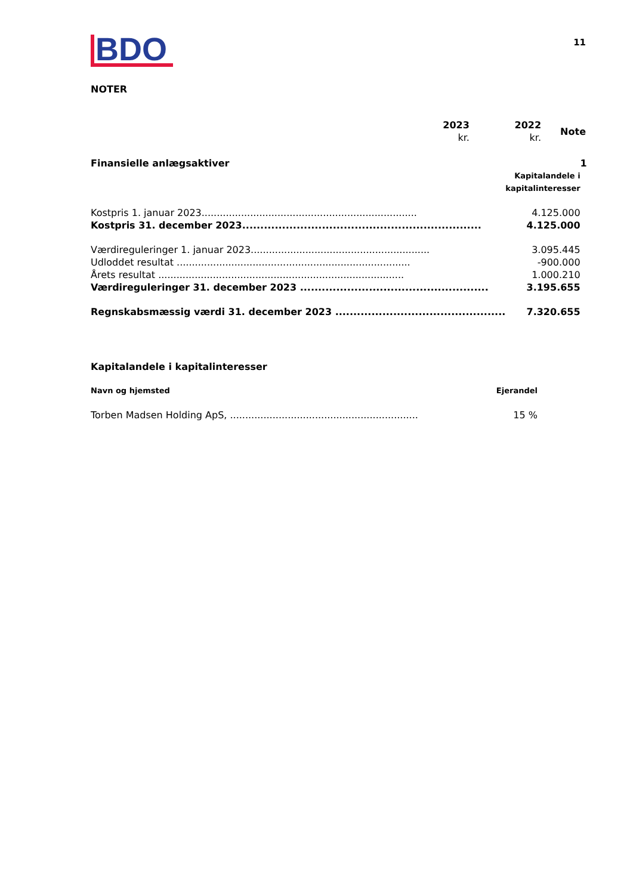11
BDO
NOTER
| | 2023 kr. | 2022 kr. | Note |
| Finansielle anlægsaktiver | | | 1 |
| | Kapitalandele i kapitalinteresser | | |
| Kostpris 1. januar 2023....................................................................... | 4.125.000 | | |
| Kostpris 31. december 2023.................................................................. | 4.125.000 | | |
| Værdireguleringer 1. januar 2023........................................................... | 3.095.445 | | |
| Udloddet resultat ............................................................................. | -900.000 | | |
| Årets resultat ................................................................................. | 1.000.210 | | |
| Værdireguleringer 31. december 2023 .................................................... | 3.195.655 | | |
| Regnskabsmæssig værdi 31. december 2023 ............................................... | 7.320.655 | | |
Kapitalandele i kapitalinteresser
| Navn og hjemsted | Ejerandel | |
| Torben Madsen Holding ApS, .............................................................. | 15 % | |